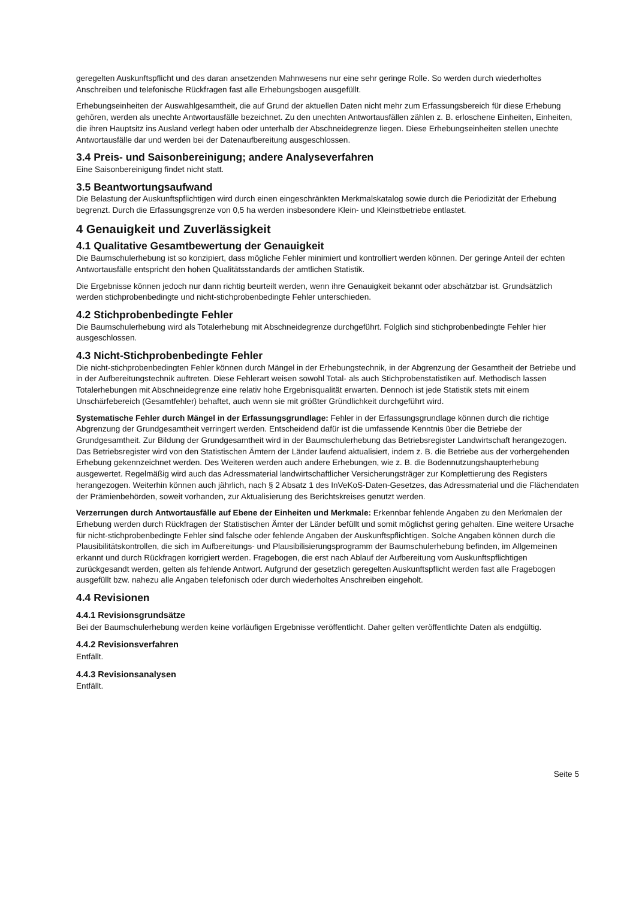geregelten Auskunftspflicht und des daran ansetzenden Mahnwesens nur eine sehr geringe Rolle. So werden durch wiederholtes Anschreiben und telefonische Rückfragen fast alle Erhebungsbogen ausgefüllt.
Erhebungseinheiten der Auswahlgesamtheit, die auf Grund der aktuellen Daten nicht mehr zum Erfassungsbereich für diese Erhebung gehören, werden als unechte Antwortausfälle bezeichnet. Zu den unechten Antwortausfällen zählen z. B. erloschene Einheiten, Einheiten, die ihren Hauptsitz ins Ausland verlegt haben oder unterhalb der Abschneidegrenze liegen. Diese Erhebungseinheiten stellen unechte Antwortausfälle dar und werden bei der Datenaufbereitung ausgeschlossen.
3.4 Preis- und Saisonbereinigung; andere Analyseverfahren
Eine Saisonbereinigung findet nicht statt.
3.5 Beantwortungsaufwand
Die Belastung der Auskunftspflichtigen wird durch einen eingeschränkten Merkmalskatalog sowie durch die Periodizität der Erhebung begrenzt. Durch die Erfassungsgrenze von 0,5 ha werden insbesondere Klein- und Kleinstbetriebe entlastet.
4 Genauigkeit und Zuverlässigkeit
4.1 Qualitative Gesamtbewertung der Genauigkeit
Die Baumschulerhebung ist so konzipiert, dass mögliche Fehler minimiert und kontrolliert werden können. Der geringe Anteil der echten Antwortausfälle entspricht den hohen Qualitätsstandards der amtlichen Statistik.
Die Ergebnisse können jedoch nur dann richtig beurteilt werden, wenn ihre Genauigkeit bekannt oder abschätzbar ist. Grundsätzlich werden stichprobenbedingte und nicht-stichprobenbedingte Fehler unterschieden.
4.2 Stichprobenbedingte Fehler
Die Baumschulerhebung wird als Totalerhebung mit Abschneidegrenze durchgeführt. Folglich sind stichprobenbedingte Fehler hier ausgeschlossen.
4.3 Nicht-Stichprobenbedingte Fehler
Die nicht-stichprobenbedingten Fehler können durch Mängel in der Erhebungstechnik, in der Abgrenzung der Gesamtheit der Betriebe und in der Aufbereitungstechnik auftreten. Diese Fehlerart weisen sowohl Total- als auch Stichprobenstatistiken auf. Methodisch lassen Totalerhebungen mit Abschneidegrenze eine relativ hohe Ergebnisqualität erwarten. Dennoch ist jede Statistik stets mit einem Unschärfebereich (Gesamtfehler) behaftet, auch wenn sie mit größter Gründlichkeit durchgeführt wird.
Systematische Fehler durch Mängel in der Erfassungsgrundlage: Fehler in der Erfassungsgrundlage können durch die richtige Abgrenzung der Grundgesamtheit verringert werden. Entscheidend dafür ist die umfassende Kenntnis über die Betriebe der Grundgesamtheit. Zur Bildung der Grundgesamtheit wird in der Baumschulerhebung das Betriebsregister Landwirtschaft herangezogen. Das Betriebsregister wird von den Statistischen Ämtern der Länder laufend aktualisiert, indem z. B. die Betriebe aus der vorhergehenden Erhebung gekennzeichnet werden. Des Weiteren werden auch andere Erhebungen, wie z. B. die Bodennutzungshaupterhebung ausgewertet. Regelmäßig wird auch das Adressmaterial landwirtschaftlicher Versicherungsträger zur Komplettierung des Registers herangezogen. Weiterhin können auch jährlich, nach § 2 Absatz 1 des InVeKoS-Daten-Gesetzes, das Adressmaterial und die Flächendaten der Prämienbehörden, soweit vorhanden, zur Aktualisierung des Berichtskreises genutzt werden.
Verzerrungen durch Antwortausfälle auf Ebene der Einheiten und Merkmale: Erkennbar fehlende Angaben zu den Merkmalen der Erhebung werden durch Rückfragen der Statistischen Ämter der Länder befüllt und somit möglichst gering gehalten. Eine weitere Ursache für nicht-stichprobenbedingte Fehler sind falsche oder fehlende Angaben der Auskunftspflichtigen. Solche Angaben können durch die Plausibilitätskontrollen, die sich im Aufbereitungs- und Plausibilisierungsprogramm der Baumschulerhebung befinden, im Allgemeinen erkannt und durch Rückfragen korrigiert werden. Fragebogen, die erst nach Ablauf der Aufbereitung vom Auskunftspflichtigen zurückgesandt werden, gelten als fehlende Antwort. Aufgrund der gesetzlich geregelten Auskunftspflicht werden fast alle Fragebogen ausgefüllt bzw. nahezu alle Angaben telefonisch oder durch wiederholtes Anschreiben eingeholt.
4.4 Revisionen
4.4.1 Revisionsgrundsätze
Bei der Baumschulerhebung werden keine vorläufigen Ergebnisse veröffentlicht. Daher gelten veröffentlichte Daten als endgültig.
4.4.2 Revisionsverfahren
Entfällt.
4.4.3 Revisionsanalysen
Entfällt.
Seite 5